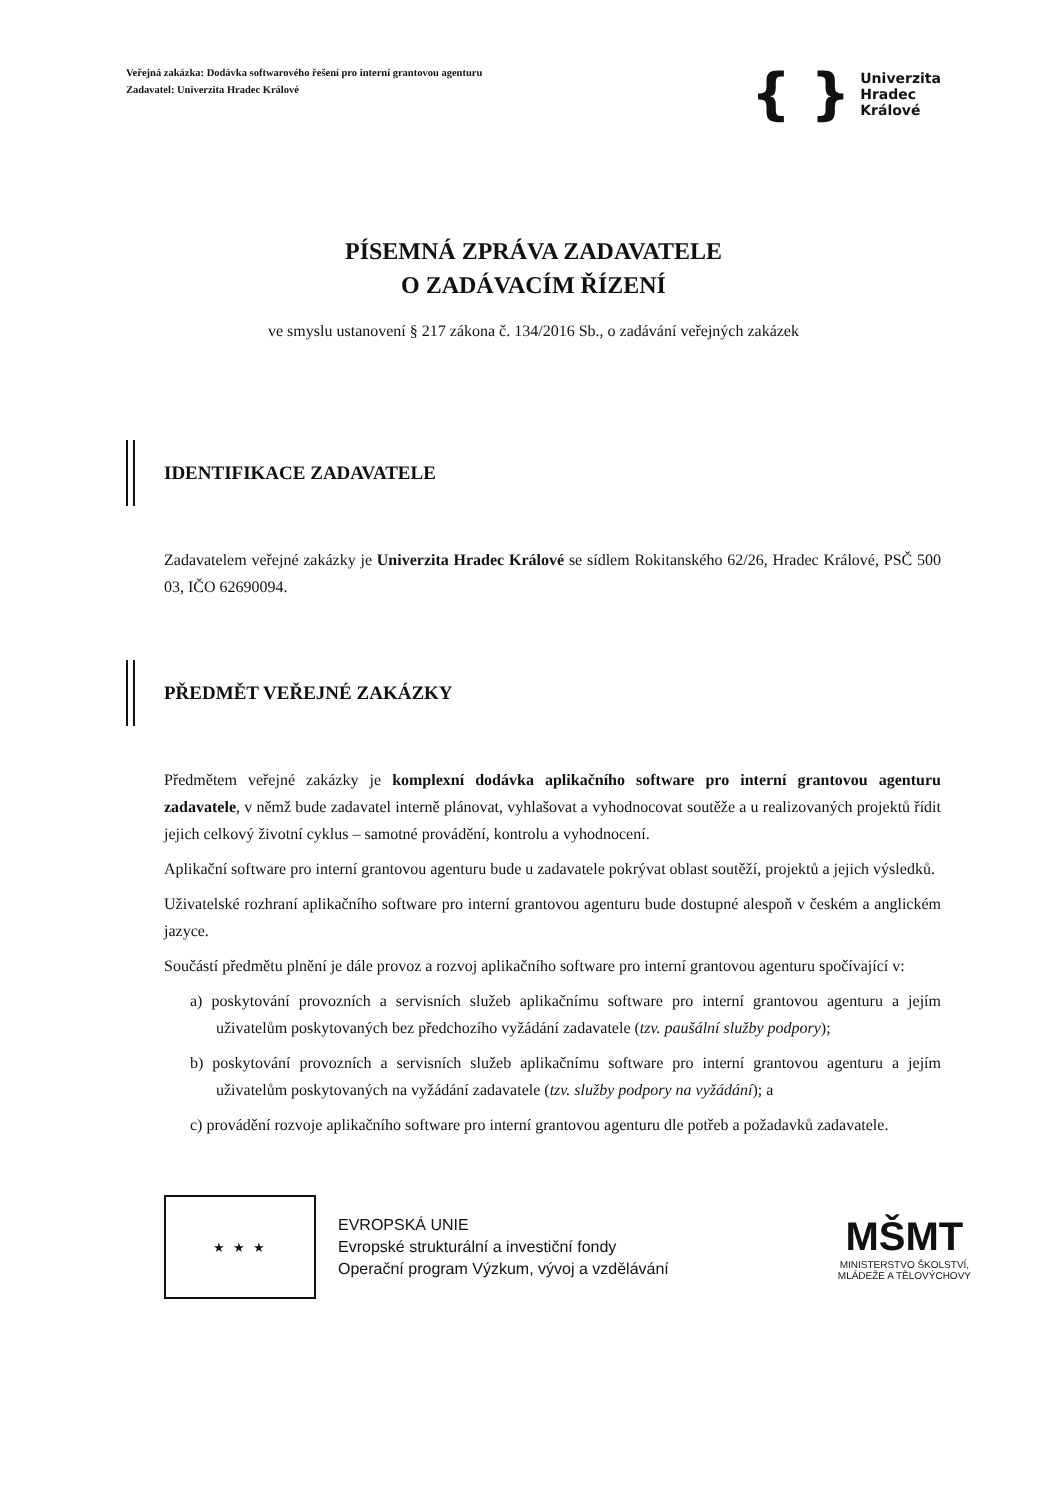Veřejná zakázka: Dodávka softwarového řešení pro interní grantovou agenturu
Zadavatel: Univerzita Hradec Králové
{ } Univerzita
Hradec
Králové
PÍSEMNÁ ZPRÁVA ZADAVATELE
O ZADÁVACÍM ŘÍZENÍ
ve smyslu ustanovení § 217 zákona č. 134/2016 Sb., o zadávání veřejných zakázek
IDENTIFIKACE ZADAVATELE
Zadavatelem veřejné zakázky je Univerzita Hradec Králové se sídlem Rokitanského 62/26, Hradec Králové, PSČ 500 03, IČO 62690094.
PŘEDMĚT VEŘEJNÉ ZAKÁZKY
Předmětem veřejné zakázky je komplexní dodávka aplikačního software pro interní grantovou agenturu zadavatele, v němž bude zadavatel interně plánovat, vyhlašovat a vyhodnocovat soutěže a u realizovaných projektů řídit jejich celkový životní cyklus – samotné provádění, kontrolu a vyhodnocení.
Aplikační software pro interní grantovou agenturu bude u zadavatele pokrývat oblast soutěží, projektů a jejich výsledků.
Uživatelské rozhraní aplikačního software pro interní grantovou agenturu bude dostupné alespoň v českém a anglickém jazyce.
Součástí předmětu plnění je dále provoz a rozvoj aplikačního software pro interní grantovou agenturu spočívající v:
a) poskytování provozních a servisních služeb aplikačnímu software pro interní grantovou agenturu a jejím uživatelům poskytovaných bez předchozího vyžádání zadavatele (tzv. paušální služby podpory);
b) poskytování provozních a servisních služeb aplikačnímu software pro interní grantovou agenturu a jejím uživatelům poskytovaných na vyžádání zadavatele (tzv. služby podpory na vyžádání); a
c) provádění rozvoje aplikačního software pro interní grantovou agenturu dle potřeb a požadavků zadavatele.
★ ★ ★
EVROPSKÁ UNIE
Evropské strukturální a investiční fondy
Operační program Výzkum, vývoj a vzdělávání
MŠMT
MINISTERSTVO ŠKOLSTVÍ,
MLÁDEŽE A TĚLOVÝCHOVY